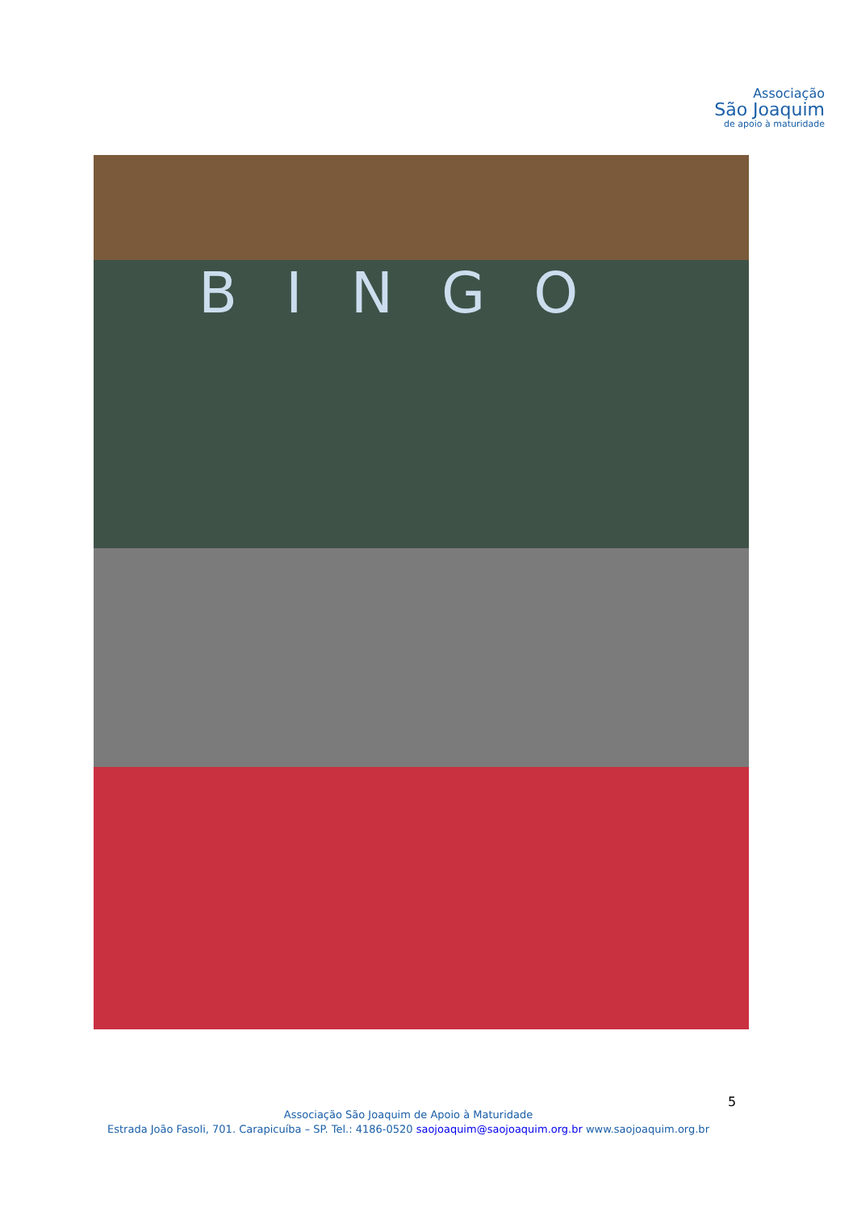Associação
São Joaquim
de apoio à maturidade
BINGO
5
Associação São Joaquim de Apoio à Maturidade
Estrada João Fasoli, 701. Carapicuíba – SP. Tel.: 4186-0520 saojoaquim@saojoaquim.org.br www.saojoaquim.org.br